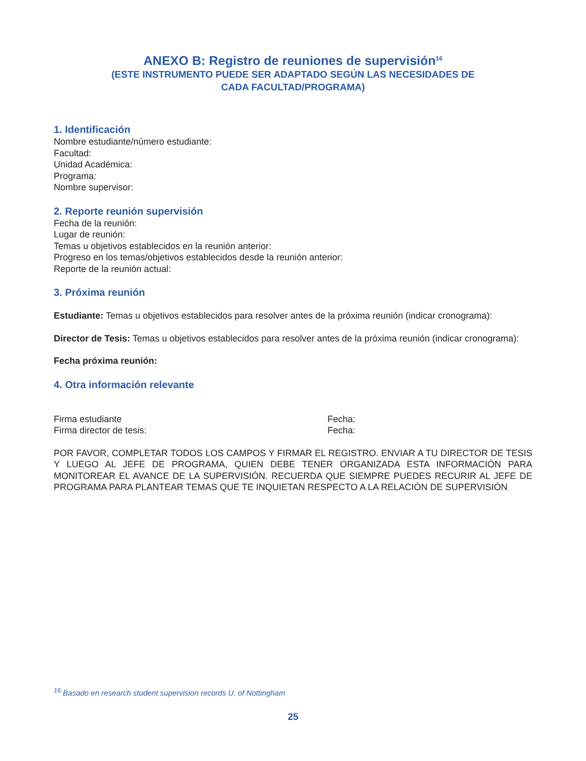ANEXO B: Registro de reuniones de supervisión<sup>16</sup>
(ESTE INSTRUMENTO PUEDE SER ADAPTADO SEGÚN LAS NECESIDADES DE
CADA FACULTAD/PROGRAMA)
1. Identificación
Nombre estudiante/número estudiante:
Facultad:
Unidad Académica:
Programa:
Nombre supervisor:
2. Reporte reunión supervisión
Fecha de la reunión:
Lugar de reunión:
Temas u objetivos establecidos en la reunión anterior:
Progreso en los temas/objetivos establecidos desde la reunión anterior:
Reporte de la reunión actual:
3. Próxima reunión
Estudiante: Temas u objetivos establecidos para resolver antes de la próxima reunión (indicar cronograma):
Director de Tesis: Temas u objetivos establecidos para resolver antes de la próxima reunión (indicar cronograma):
Fecha próxima reunión:
4. Otra información relevante
Firma estudiante Fecha:
Firma director de tesis: Fecha:
POR FAVOR, COMPLETAR TODOS LOS CAMPOS Y FIRMAR EL REGISTRO. ENVIAR A TU DIRECTOR DE TESIS Y LUEGO AL JEFE DE PROGRAMA, QUIEN DEBE TENER ORGANIZADA ESTA INFORMACIÓN PARA MONITOREAR EL AVANCE DE LA SUPERVISIÓN. RECUERDA QUE SIEMPRE PUEDES RECURIR AL JEFE DE PROGRAMA PARA PLANTEAR TEMAS QUE TE INQUIETAN RESPECTO A LA RELACIÓN DE SUPERVISIÓN
<sup>16</sup> Basado en research student supervision records U. of Nottingham
25